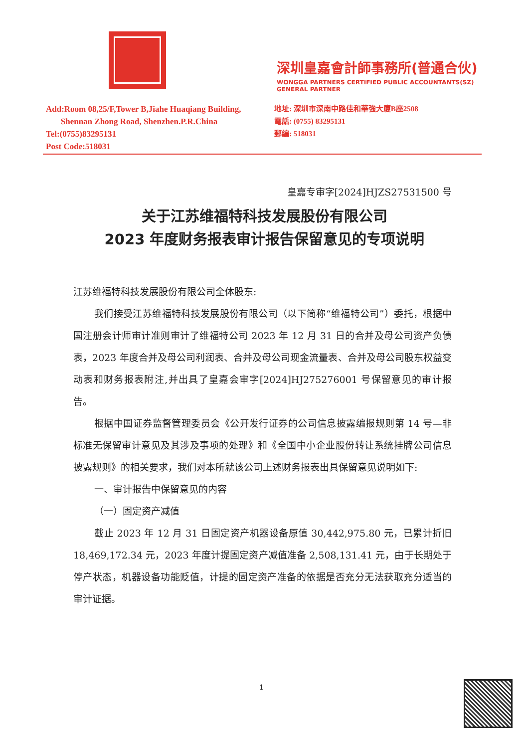深圳皇嘉會計師事務所(普通合伙)
WONGGA PARTNERS CERTIFIED PUBLIC ACCOUNTANTS(SZ) GENERAL PARTNER
Add:Room 08,25/F,Tower B,Jiahe Huaqiang Building,
Shennan Zhong Road, Shenzhen.P.R.China
Tel:(0755)83295131
Post Code:518031
地址: 深圳市深南中路佳和華強大廈B座2508
電話: (0755) 83295131
郵編: 518031
皇嘉专审字[2024]HJZS27531500 号
关于江苏维福特科技发展股份有限公司
2023 年度财务报表审计报告保留意见的专项说明
江苏维福特科技发展股份有限公司全体股东:
我们接受江苏维福特科技发展股份有限公司（以下简称“维福特公司”）委托，根据中国注册会计师审计准则审计了维福特公司 2023 年 12 月 31 日的合并及母公司资产负债表，2023 年度合并及母公司利润表、合并及母公司现金流量表、合并及母公司股东权益变动表和财务报表附注,并出具了皇嘉会审字[2024]HJ275276001 号保留意见的审计报告。
根据中国证券监督管理委员会《公开发行证券的公司信息披露编报规则第 14 号—非标准无保留审计意见及其涉及事项的处理》和《全国中小企业股份转让系统挂牌公司信息披露规则》的相关要求，我们对本所就该公司上述财务报表出具保留意见说明如下:
一、审计报告中保留意见的内容
（一）固定资产减值
截止 2023 年 12 月 31 日固定资产机器设备原值 30,442,975.80 元，已累计折旧 18,469,172.34 元，2023 年度计提固定资产减值准备 2,508,131.41 元，由于长期处于停产状态，机器设备功能贬值，计提的固定资产准备的依据是否充分无法获取充分适当的审计证据。
1